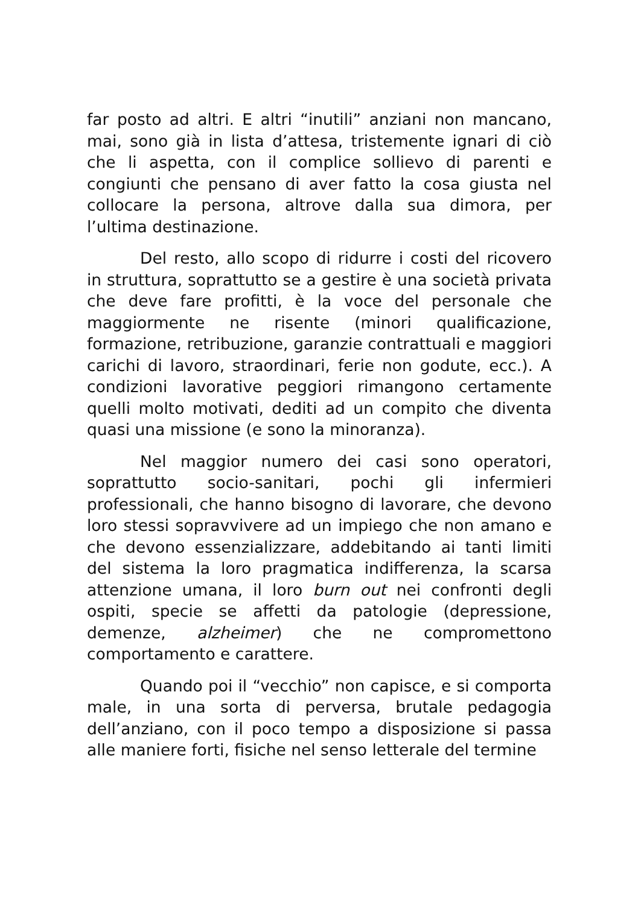far posto ad altri. E altri “inutili” anziani non mancano, mai, sono già in lista d’attesa, tristemente ignari di ciò che li aspetta, con il complice sollievo di parenti e congiunti che pensano di aver fatto la cosa giusta nel collocare la persona, altrove dalla sua dimora, per l’ultima destinazione.
Del resto, allo scopo di ridurre i costi del ricovero in struttura, soprattutto se a gestire è una società privata che deve fare profitti, è la voce del personale che maggiormente ne risente (minori qualificazione, formazione, retribuzione, garanzie contrattuali e maggiori carichi di lavoro, straordinari, ferie non godute, ecc.). A condizioni lavorative peggiori rimangono certamente quelli molto motivati, dediti ad un compito che diventa quasi una missione (e sono la minoranza).
Nel maggior numero dei casi sono operatori, soprattutto socio-sanitari, pochi gli infermieri professionali, che hanno bisogno di lavorare, che devono loro stessi sopravvivere ad un impiego che non amano e che devono essenzializzare, addebitando ai tanti limiti del sistema la loro pragmatica indifferenza, la scarsa attenzione umana, il loro burn out nei confronti degli ospiti, specie se affetti da patologie (depressione, demenze, alzheimer) che ne compromettono comportamento e carattere.
Quando poi il “vecchio” non capisce, e si comporta male, in una sorta di perversa, brutale pedagogia dell’anziano, con il poco tempo a disposizione si passa alle maniere forti, fisiche nel senso letterale del termine